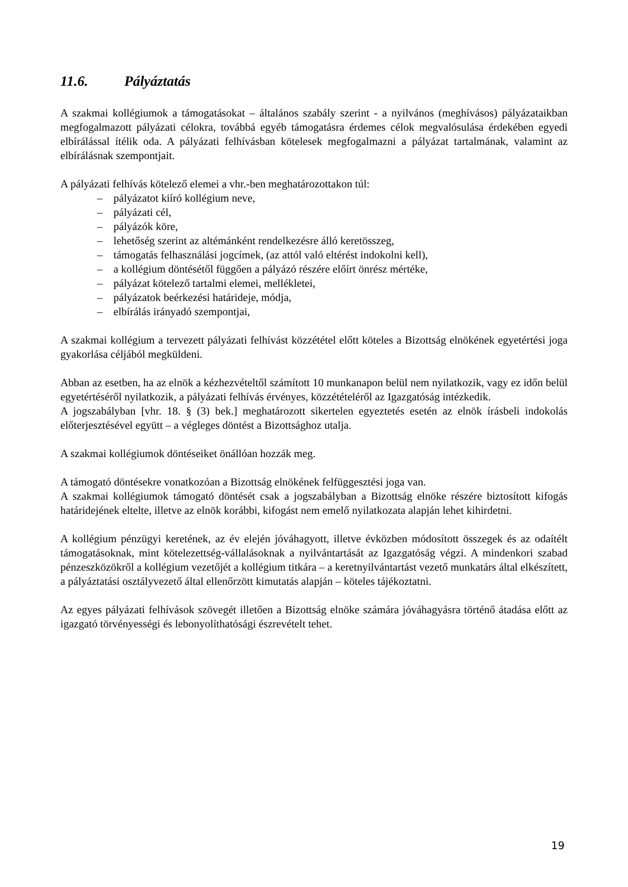11.6. Pályáztatás
A szakmai kollégiumok a támogatásokat – általános szabály szerint - a nyilvános (meghívásos) pályázataikban megfogalmazott pályázati célokra, továbbá egyéb támogatásra érdemes célok megvalósulása érdekében egyedi elbírálással ítélik oda. A pályázati felhívásban kötelesek megfogalmazni a pályázat tartalmának, valamint az elbírálásnak szempontjait.
A pályázati felhívás kötelező elemei a vhr.-ben meghatározottakon túl:
– pályázatot kiíró kollégium neve,
– pályázati cél,
– pályázók köre,
– lehetőség szerint az altémánként rendelkezésre álló keretösszeg,
– támogatás felhasználási jogcímek, (az attól való eltérést indokolni kell),
– a kollégium döntésétől függően a pályázó részére előírt önrész mértéke,
– pályázat kötelező tartalmi elemei, mellékletei,
– pályázatok beérkezési határideje, módja,
– elbírálás irányadó szempontjai,
A szakmai kollégium a tervezett pályázati felhívást közzététel előtt köteles a Bizottság elnökének egyetértési joga gyakorlása céljából megküldeni.
Abban az esetben, ha az elnök a kézhezvételtől számított 10 munkanapon belül nem nyilatkozik, vagy ez időn belül egyetértéséről nyilatkozik, a pályázati felhívás érvényes, közzétételéről az Igazgatóság intézkedik.
A jogszabályban [vhr. 18. § (3) bek.] meghatározott sikertelen egyeztetés esetén az elnök írásbeli indokolás előterjesztésével együtt – a végleges döntést a Bizottsághoz utalja.
A szakmai kollégiumok döntéseiket önállóan hozzák meg.
A támogató döntésekre vonatkozóan a Bizottság elnökének felfüggesztési joga van.
A szakmai kollégiumok támogató döntését csak a jogszabályban a Bizottság elnöke részére biztosított kifogás határidejének eltelte, illetve az elnök korábbi, kifogást nem emelő nyilatkozata alapján lehet kihirdetni.
A kollégium pénzügyi keretének, az év elején jóváhagyott, illetve évközben módosított összegek és az odaítélt támogatásoknak, mint kötelezettség-vállalásoknak a nyilvántartását az Igazgatóság végzi. A mindenkori szabad pénzeszközökről a kollégium vezetőjét a kollégium titkára – a keretnyilvántartást vezető munkatárs által elkészített, a pályáztatási osztályvezető által ellenőrzött kimutatás alapján – köteles tájékoztatni.
Az egyes pályázati felhívások szövegét illetően a Bizottság elnöke számára jóváhagyásra történő átadása előtt az igazgató törvényességi és lebonyolíthatósági észrevételt tehet.
19